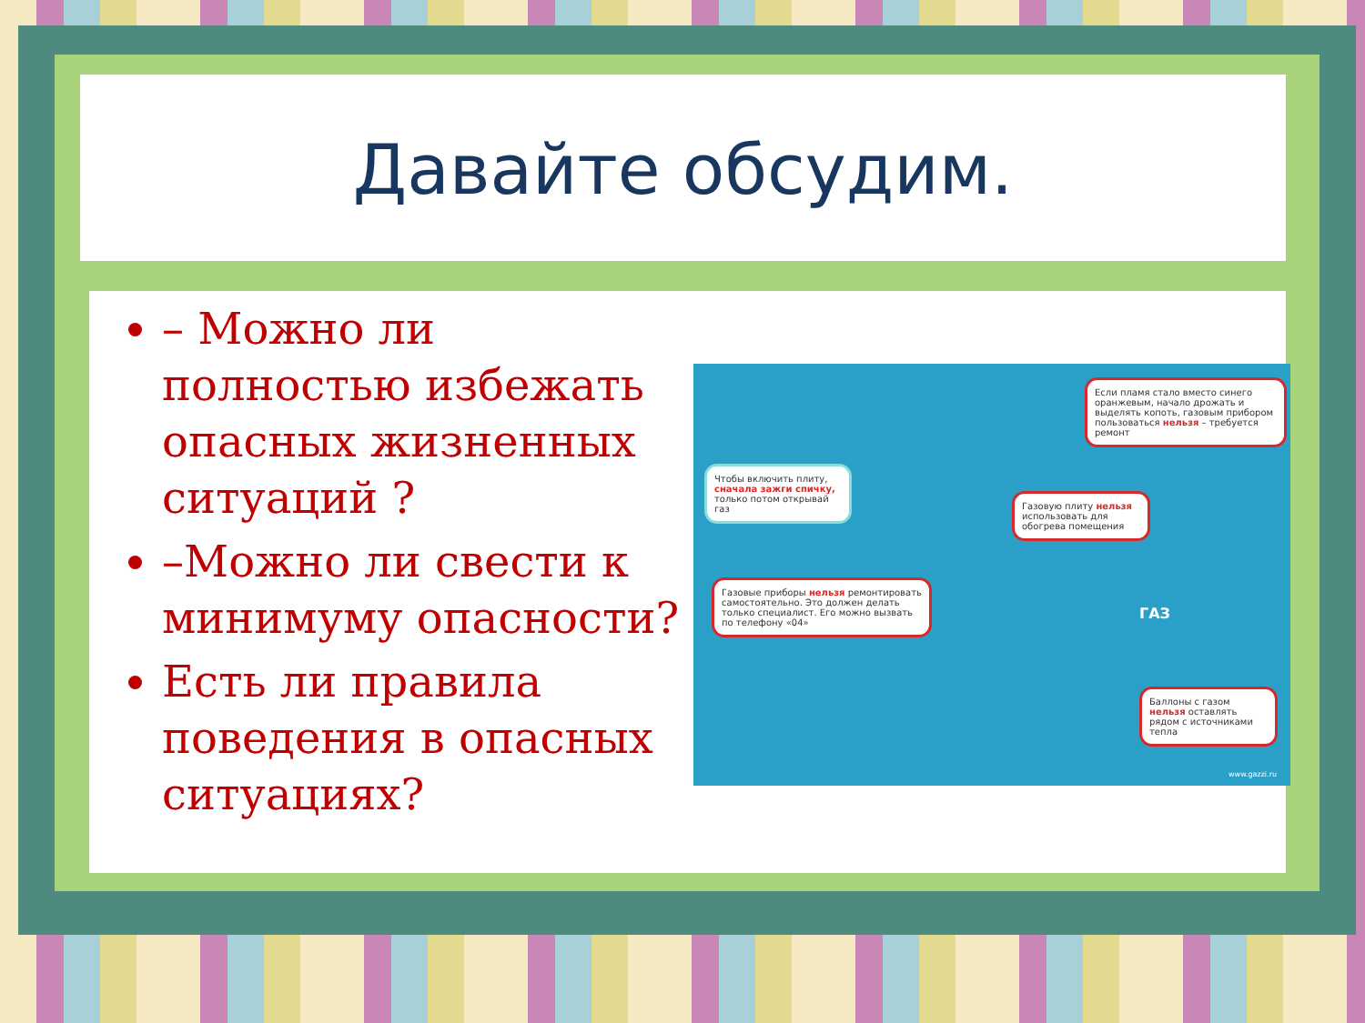Давайте обсудим.
– Можно ли полностью избежать опасных жизненных ситуаций ?
–Можно ли свести к минимуму опасности?
Есть ли правила поведения в опасных ситуациях?
Чтобы включить плиту, сначала зажги спичку, только потом открывай газ
Если пламя стало вместо синего оранжевым, начало дрожать и выделять копоть, газовым прибором пользоваться нельзя – требуется ремонт
Газовую плиту нельзя использовать для обогрева помещения
Газовые приборы нельзя ремонтировать самостоятельно. Это должен делать только специалист. Его можно вызвать по телефону «04»
Баллоны с газом нельзя оставлять рядом с источниками тепла
ГАЗ
www.gazzi.ru